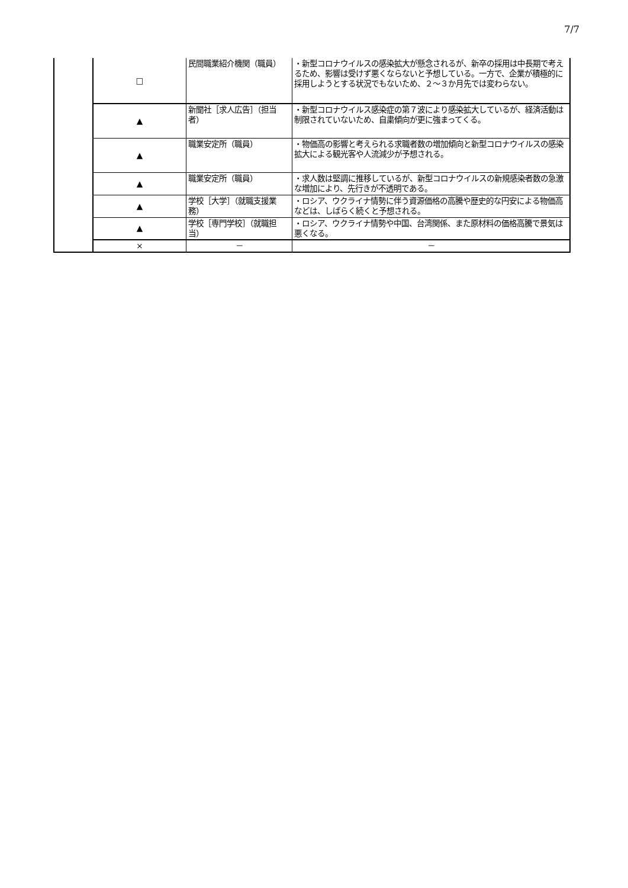7/7
| | □ | 民間職業紹介機関（職員） | ・新型コロナウイルスの感染拡大が懸念されるが、新卒の採用は中長期で考えるため、影響は受けず悪くならないと予想している。一方で、企業が積極的に採用しようとする状況でもないため、２～３か月先では変わらない。 |
| | ▲ | 新聞社［求人広告］（担当者） | ・新型コロナウイルス感染症の第７波により感染拡大しているが、経済活動は制限されていないため、自粛傾向が更に強まってくる。 |
| | ▲ | 職業安定所（職員） | ・物価高の影響と考えられる求職者数の増加傾向と新型コロナウイルスの感染拡大による観光客や人流減少が予想される。 |
| | ▲ | 職業安定所（職員） | ・求人数は堅調に推移しているが、新型コロナウイルスの新規感染者数の急激な増加により、先行きが不透明である。 |
| | ▲ | 学校［大学］（就職支援業務） | ・ロシア、ウクライナ情勢に伴う資源価格の高騰や歴史的な円安による物価高などは、しばらく続くと予想される。 |
| | ▲ | 学校［専門学校］（就職担当） | ・ロシア、ウクライナ情勢や中国、台湾関係、また原材料の価格高騰で景気は悪くなる。 |
| | × | － | － |